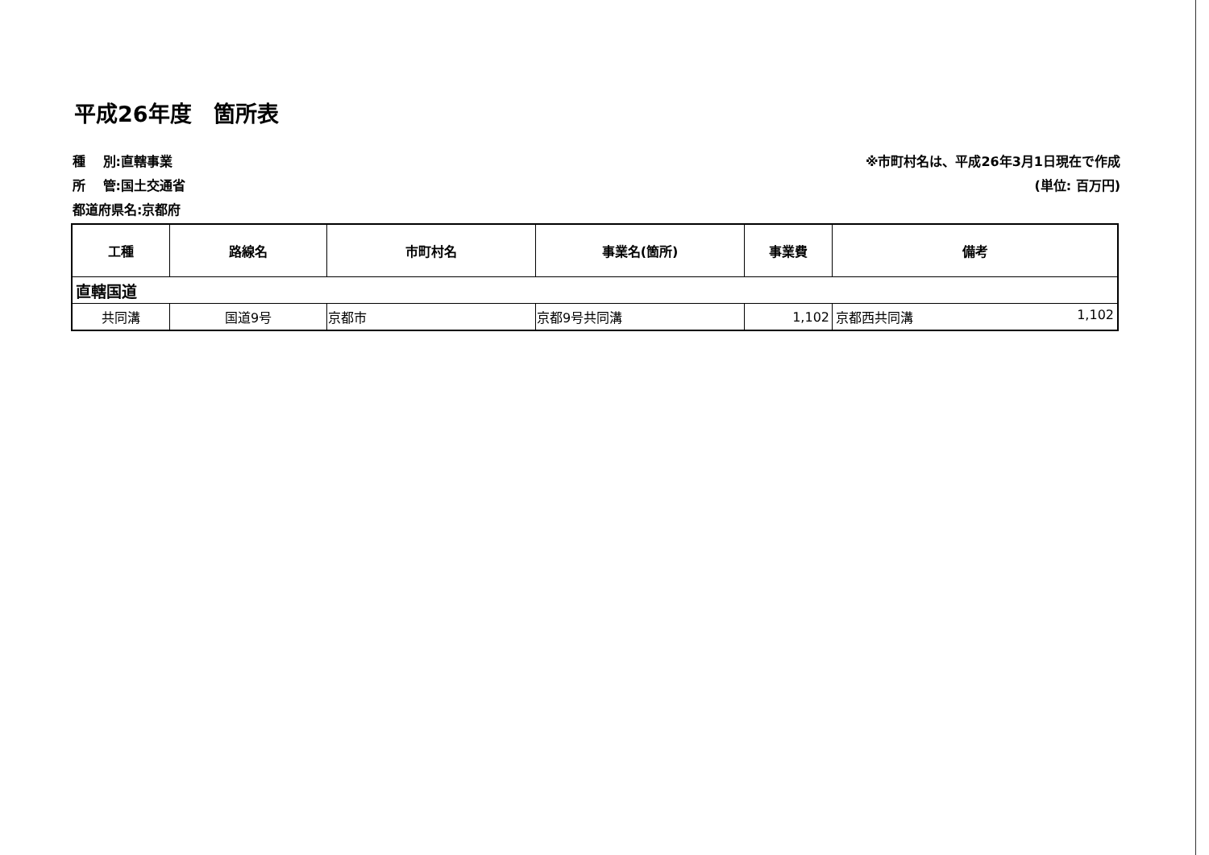平成26年度　箇所表
種　 別:直轄事業
所　 管:国土交通省
都道府県名:京都府
※市町村名は、平成26年3月1日現在で作成
(単位: 百万円)
| 工種 | 路線名 | 市町村名 | 事業名(箇所) | 事業費 | 備考 |
| --- | --- | --- | --- | --- | --- |
| 直轄国道 | | | | | |
| 共同溝 | 国道9号 | 京都市 | 京都9号共同溝 | 1,102 | 京都西共同溝 1,102 |